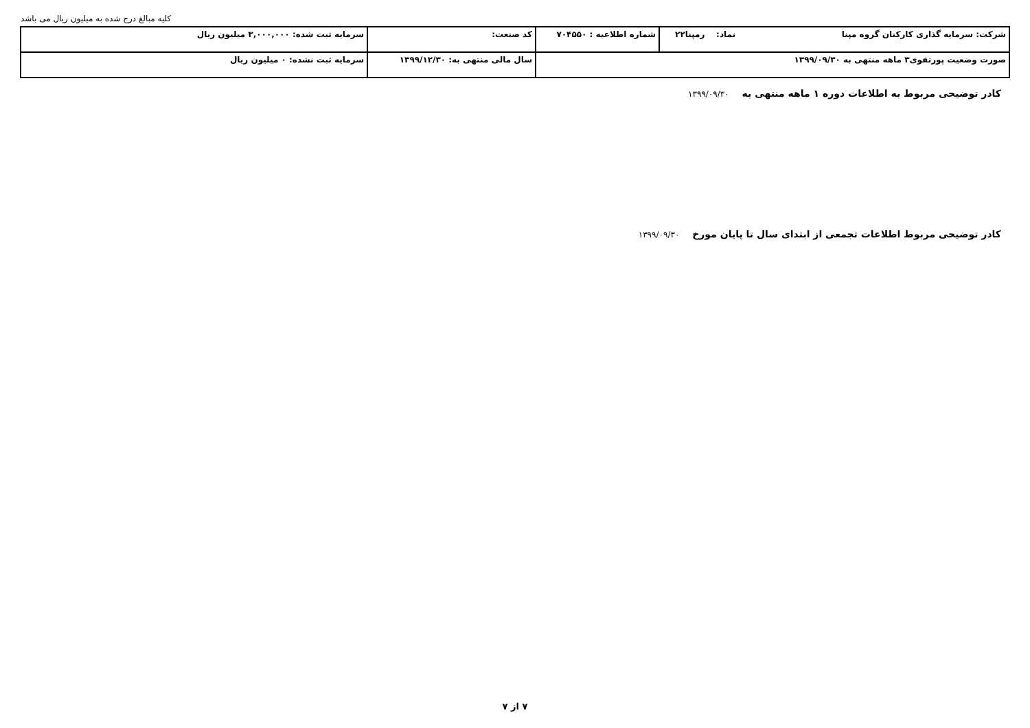کلیه مبالغ درج شده به میلیون ریال می باشد
| شرکت: سرمایه گذاری کارکنان گروه مپنا نماد: رمپنا۲۲ | شماره اطلاعیه : ۷۰۴۵۵۰ | کد صنعت: | سرمایه ثبت شده: ۳,۰۰۰,۰۰۰ میلیون ریال |
| صورت وضعیت پورتفوی۳ ماهه منتهی به ۱۳۹۹/۰۹/۳۰ | | سال مالی منتهی به: ۱۳۹۹/۱۲/۳۰ | سرمایه ثبت نشده: ۰ میلیون ریال |
کادر توضیحی مربوط به اطلاعات دوره ۱ ماهه منتهی به ۱۳۹۹/۰۹/۳۰
کادر توضیحی مربوط اطلاعات تجمعی از ابتدای سال تا پایان مورخ ۱۳۹۹/۰۹/۳۰
۷ از ۷